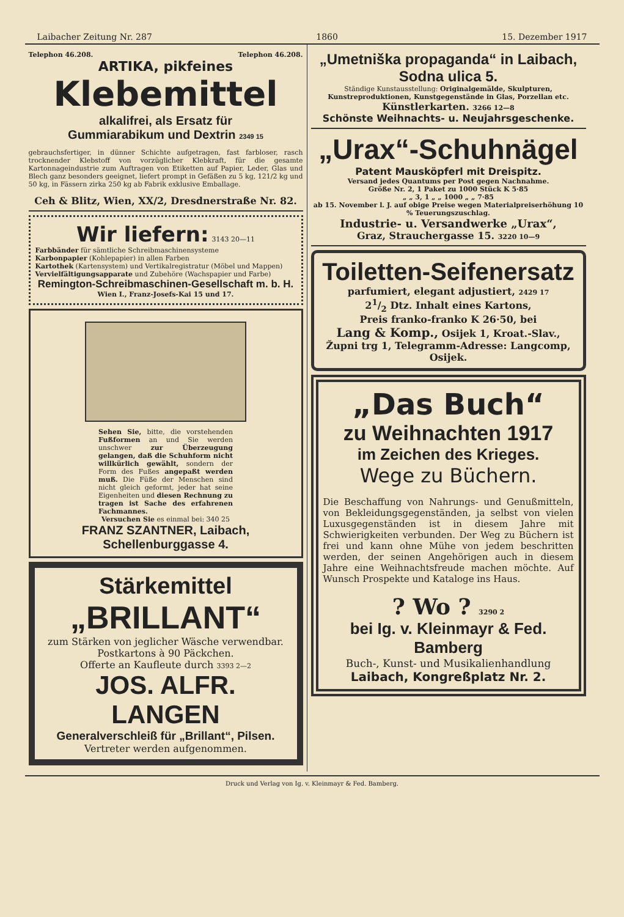Laibacher Zeitung Nr. 287 1860 15. Dezember 1917
Telephon 46.208. Telephon 46.208.
ARTIKA, pikfeines
Klebemittel
alkalifrei, als Ersatz für
Gummiarabikum und Dextrin 2349 15
gebrauchsfertiger, in dünner Schichte aufgetragen, fast farbloser, rasch trocknender Klebstoff von vorzüglicher Klebkraft, für die gesamte Kartonnageindustrie zum Auftragen von Etiketten auf Papier, Leder, Glas und Blech ganz besonders geeignet, liefert prompt in Gefäßen zu 5 kg, 121/2 kg und 50 kg, in Fässern zirka 250 kg ab Fabrik exklusive Emballage.
Ceh & Blitz, Wien, XX/2, Dresdnerstraße Nr. 82.
Wir liefern: 3143 20—11
Farbbänder für sämtliche Schreibmaschinensysteme
Karbonpapier (Kohlepapier) in allen Farben
Kartothek (Kartensystem) und Vertikalregistratur (Möbel und Mappen)
Vervielfältigungsapparate und Zubehöre (Wachspapier und Farbe)
Remington-Schreibmaschinen-Gesellschaft m. b. H.
Wien I., Franz-Josefs-Kai 15 und 17.
Sehen Sie, bitte, die vorstehenden Fußformen an und Sie werden unschwer zur Überzeugung gelangen, daß die Schuhform nicht willkürlich gewählt, sondern der Form des Fußes angepaßt werden muß. Die Füße der Menschen sind nicht gleich geformt, jeder hat seine Eigenheiten und diesen Rechnung zu tragen ist Sache des erfahrenen Fachmannes.
Versuchen Sie es einmal bei: 340 25
FRANZ SZANTNER, Laibach, Schellenburggasse 4.
Stärkemittel
„BRILLANT“
zum Stärken von jeglicher Wäsche verwendbar.
Postkartons à 90 Päckchen.
Offerte an Kaufleute durch 3393 2—2
JOS. ALFR. LANGEN
Generalverschleiß für „Brillant“, Pilsen.
Vertreter werden aufgenommen.
„Umetniška propaganda“ in Laibach, Sodna ulica 5.
Ständige Kunstausstellung: Originalgemälde, Skulpturen, Kunstreproduktionen, Kunstgegenstände in Glas, Porzellan etc.
Künstlerkarten. 3266 12—8
Schönste Weihnachts- u. Neujahrsgeschenke.
„Urax“-Schuhnägel
Patent Mausköpferl mit Dreispitz.
Versand jedes Quantums per Post gegen Nachnahme.
Größe Nr. 2, 1 Paket zu 1000 Stück K 5·85
„ „ 3, 1 „ „ 1000 „ „ 7·85
ab 15. November l. J. auf obige Preise wegen Materialpreiserhöhung 10 % Teuerungszuschlag.
Industrie- u. Versandwerke „Urax“,
Graz, Strauchergasse 15. 3220 10—9
Toiletten-Seifenersatz
parfumiert, elegant adjustiert, 2429 17
21/2 Dtz. Inhalt eines Kartons,
Preis franko-franko K 26·50, bei
Lang & Komp., Osijek 1, Kroat.-Slav.,
Župni trg 1, Telegramm-Adresse: Langcomp, Osijek.
„Das Buch“
zu Weihnachten 1917
im Zeichen des Krieges.
Wege zu Büchern.
Die Beschaffung von Nahrungs- und Genußmitteln, von Bekleidungsgegenständen, ja selbst von vielen Luxusgegenständen ist in diesem Jahre mit Schwierigkeiten verbunden. Der Weg zu Büchern ist frei und kann ohne Mühe von jedem beschritten werden, der seinen Angehörigen auch in diesem Jahre eine Weihnachtsfreude machen möchte. Auf Wunsch Prospekte und Kataloge ins Haus.
? Wo ? 3290 2
bei Ig. v. Kleinmayr & Fed. Bamberg
Buch-, Kunst- und Musikalienhandlung
Laibach, Kongreßplatz Nr. 2.
Druck und Verlag von Ig. v. Kleinmayr & Fed. Bamberg.